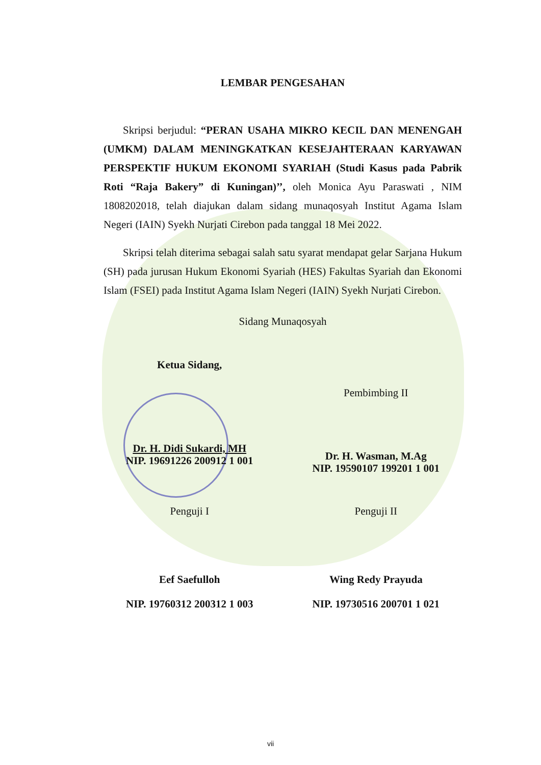LEMBAR PENGESAHAN
Skripsi berjudul: “PERAN USAHA MIKRO KECIL DAN MENENGAH (UMKM) DALAM MENINGKATKAN KESEJAHTERAAN KARYAWAN PERSPEKTIF HUKUM EKONOMI SYARIAH (Studi Kasus pada Pabrik Roti “Raja Bakery” di Kuningan)’’, oleh Monica Ayu Paraswati , NIM 1808202018, telah diajukan dalam sidang munaqosyah Institut Agama Islam Negeri (IAIN) Syekh Nurjati Cirebon pada tanggal 18 Mei 2022.
Skripsi telah diterima sebagai salah satu syarat mendapat gelar Sarjana Hukum (SH) pada jurusan Hukum Ekonomi Syariah (HES) Fakultas Syariah dan Ekonomi Islam (FSEI) pada Institut Agama Islam Negeri (IAIN) Syekh Nurjati Cirebon.
Sidang Munaqosyah
Ketua Sidang,
Dr. H. Didi Sukardi, MH
NIP. 19691226 200912 1 001
Pembimbing II
Dr. H. Wasman, M.Ag
NIP. 19590107 199201 1 001
Penguji I
Eef Saefulloh
NIP. 19760312 200312 1 003
Penguji II
Wing Redy Prayuda
NIP. 19730516 200701 1 021
vii